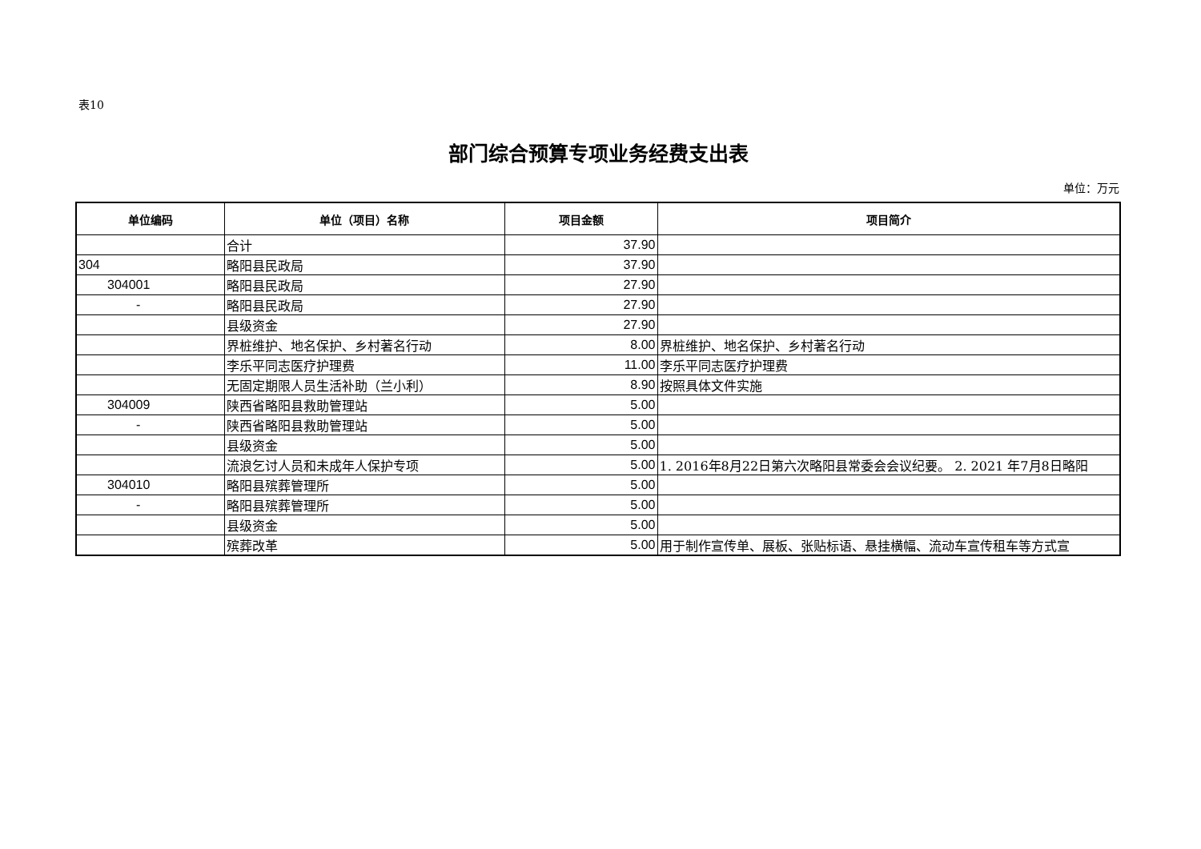表10
部门综合预算专项业务经费支出表
单位：万元
| 单位编码 | 单位（项目）名称 | 项目金额 | 项目简介 |
| --- | --- | --- | --- |
| | 合计 | 37.90 | |
| 304 | 略阳县民政局 | 37.90 | |
| 304001 | 略阳县民政局 | 27.90 | |
| - | 略阳县民政局 | 27.90 | |
| | 县级资金 | 27.90 | |
| | 界桩维护、地名保护、乡村著名行动 | 8.00 | 界桩维护、地名保护、乡村著名行动 |
| | 李乐平同志医疗护理费 | 11.00 | 李乐平同志医疗护理费 |
| | 无固定期限人员生活补助（兰小利） | 8.90 | 按照具体文件实施 |
| 304009 | 陕西省略阳县救助管理站 | 5.00 | |
| - | 陕西省略阳县救助管理站 | 5.00 | |
| | 县级资金 | 5.00 | |
| | 流浪乞讨人员和未成年人保护专项 | 5.00 | 1. 2016年8月22日第六次略阳县常委会会议纪要。 2. 2021 年7月8日略阳 |
| 304010 | 略阳县殡葬管理所 | 5.00 | |
| - | 略阳县殡葬管理所 | 5.00 | |
| | 县级资金 | 5.00 | |
| | 殡葬改革 | 5.00 | 用于制作宣传单、展板、张贴标语、悬挂横幅、流动车宣传租车等方式宣 |